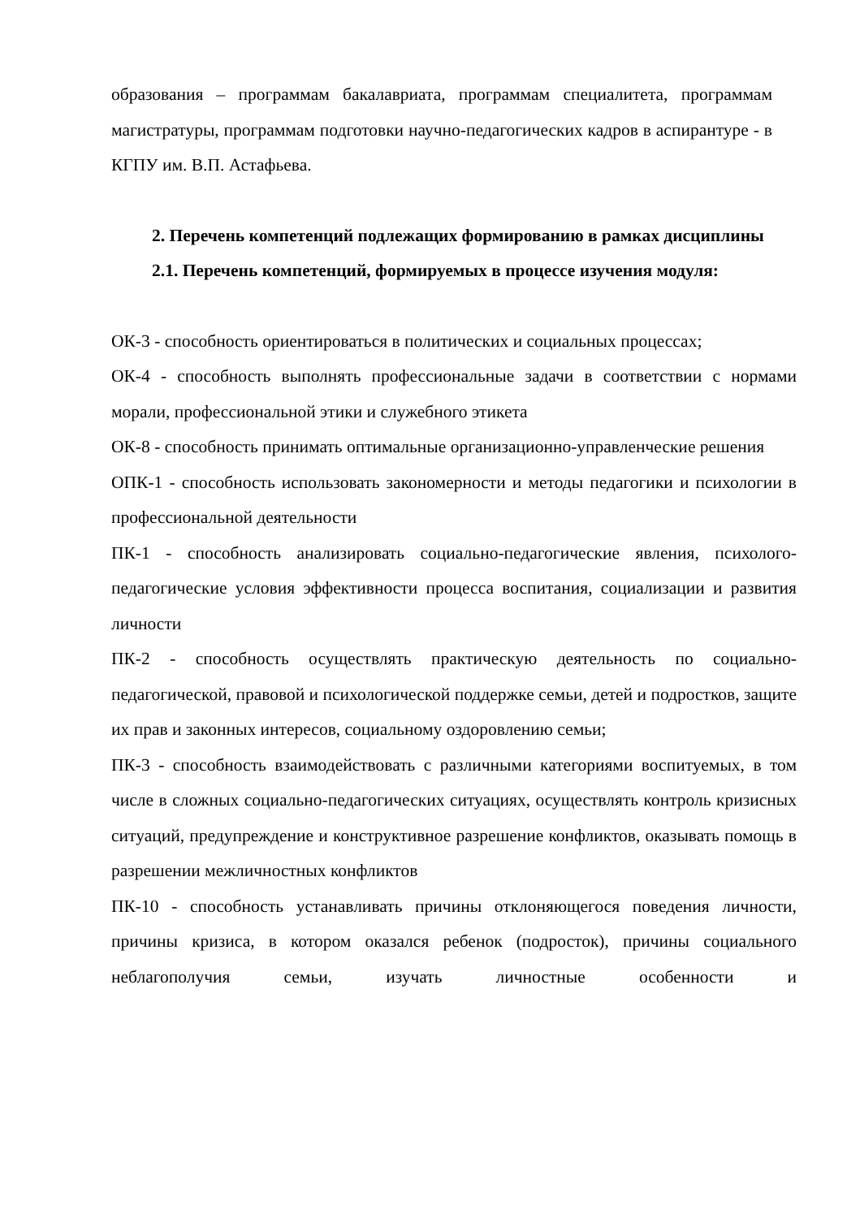образования – программам бакалавриата, программам специалитета, программам магистратуры, программам подготовки научно-педагогических кадров в аспирантуре - в КГПУ им. В.П. Астафьева.
2. Перечень компетенций подлежащих формированию в рамках дисциплины
2.1. Перечень компетенций, формируемых в процессе изучения модуля:
ОК-3 - способность ориентироваться в политических и социальных процессах;
ОК-4 - способность выполнять профессиональные задачи в соответствии с нормами морали, профессиональной этики и служебного этикета
ОК-8 - способность принимать оптимальные организационно-управленческие решения
ОПК-1 - способность использовать закономерности и методы педагогики и психологии в профессиональной деятельности
ПК-1 - способность анализировать социально-педагогические явления, психолого-педагогические условия эффективности процесса воспитания, социализации и развития личности
ПК-2 - способность осуществлять практическую деятельность по социально-педагогической, правовой и психологической поддержке семьи, детей и подростков, защите их прав и законных интересов, социальному оздоровлению семьи;
ПК-3 - способность взаимодействовать с различными категориями воспитуемых, в том числе в сложных социально-педагогических ситуациях, осуществлять контроль кризисных ситуаций, предупреждение и конструктивное разрешение конфликтов, оказывать помощь в разрешении межличностных конфликтов
ПК-10 - способность устанавливать причины отклоняющегося поведения личности, причины кризиса, в котором оказался ребенок (подросток), причины социального неблагополучия семьи, изучать личностные особенности и